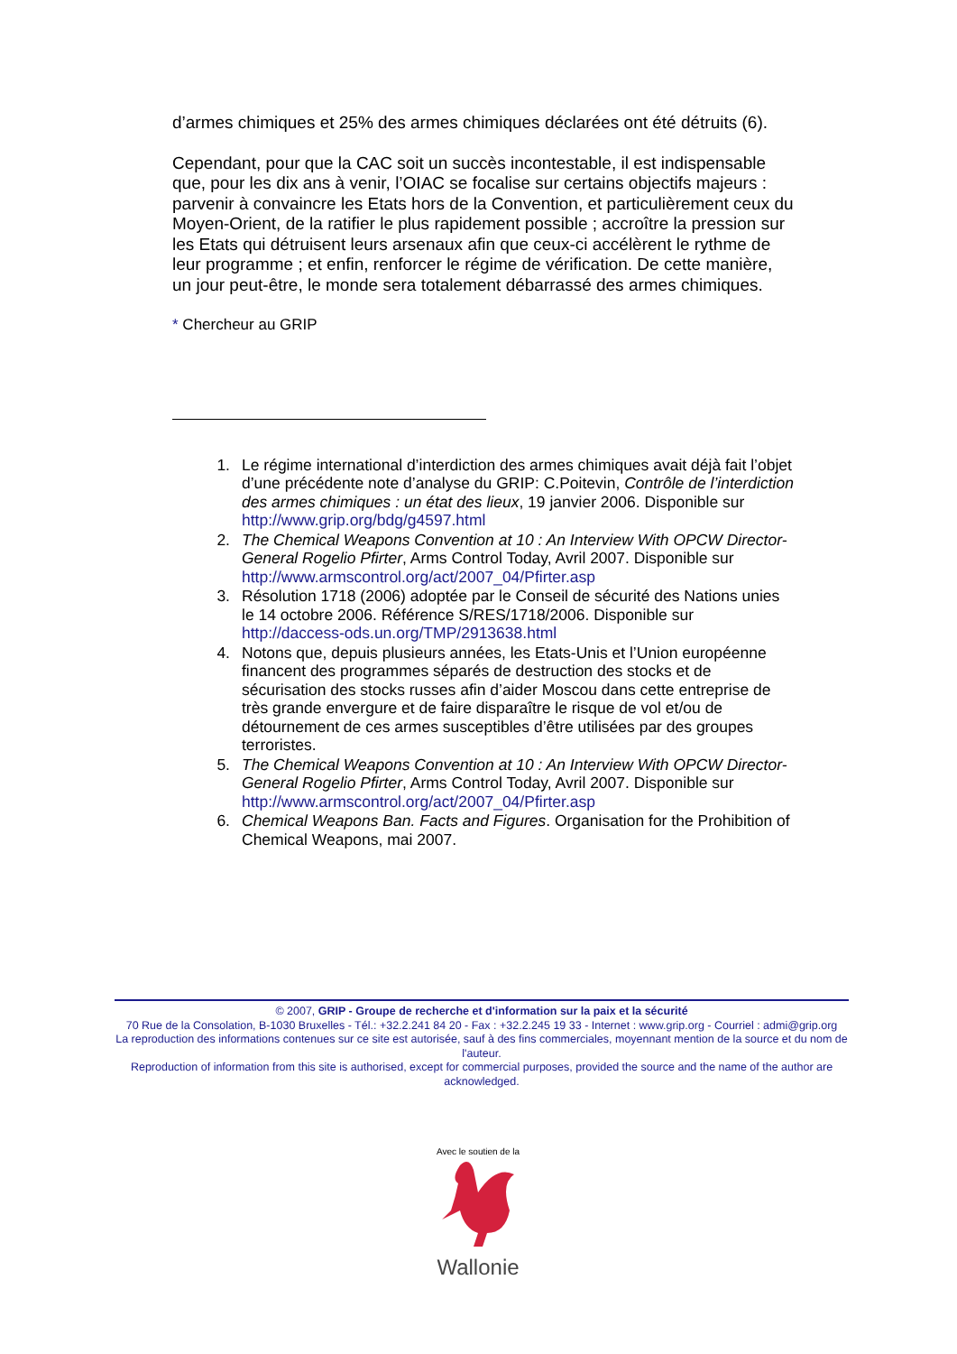d’armes chimiques et 25% des armes chimiques déclarées ont été détruits (6).
Cependant, pour que la CAC soit un succès incontestable, il est indispensable que, pour les dix ans à venir, l’OIAC se focalise sur certains objectifs majeurs : parvenir à convaincre les Etats hors de la Convention, et particulièrement ceux du Moyen-Orient, de la ratifier le plus rapidement possible ; accroître la pression sur les Etats qui détruisent leurs arsenaux afin que ceux-ci accélèrent le rythme de leur programme ; et enfin, renforcer le régime de vérification. De cette manière, un jour peut-être, le monde sera totalement débarrassé des armes chimiques.
* Chercheur au GRIP
1. Le régime international d’interdiction des armes chimiques avait déjà fait l’objet d’une précédente note d’analyse du GRIP: C.Poitevin, Contrôle de l’interdiction des armes chimiques : un état des lieux, 19 janvier 2006. Disponible sur http://www.grip.org/bdg/g4597.html
2. The Chemical Weapons Convention at 10 : An Interview With OPCW Director-General Rogelio Pfirter, Arms Control Today, Avril 2007. Disponible sur http://www.armscontrol.org/act/2007_04/Pfirter.asp
3. Résolution 1718 (2006) adoptée par le Conseil de sécurité des Nations unies le 14 octobre 2006. Référence S/RES/1718/2006. Disponible sur http://daccess-ods.un.org/TMP/2913638.html
4. Notons que, depuis plusieurs années, les Etats-Unis et l’Union européenne financent des programmes séparés de destruction des stocks et de sécurisation des stocks russes afin d’aider Moscou dans cette entreprise de très grande envergure et de faire disparaître le risque de vol et/ou de détournement de ces armes susceptibles d’être utilisées par des groupes terroristes.
5. The Chemical Weapons Convention at 10 : An Interview With OPCW Director-General Rogelio Pfirter, Arms Control Today, Avril 2007. Disponible sur http://www.armscontrol.org/act/2007_04/Pfirter.asp
6. Chemical Weapons Ban. Facts and Figures. Organisation for the Prohibition of Chemical Weapons, mai 2007.
© 2007, GRIP - Groupe de recherche et d'information sur la paix et la sécurité
70 Rue de la Consolation, B-1030 Bruxelles - Tél.: +32.2.241 84 20 - Fax : +32.2.245 19 33 - Internet : www.grip.org - Courriel : admi@grip.org
La reproduction des informations contenues sur ce site est autorisée, sauf à des fins commerciales, moyennant mention de la source et du nom de l'auteur.
Reproduction of information from this site is authorised, except for commercial purposes, provided the source and the name of the author are acknowledged.
Avec le soutien de la
Wallonie